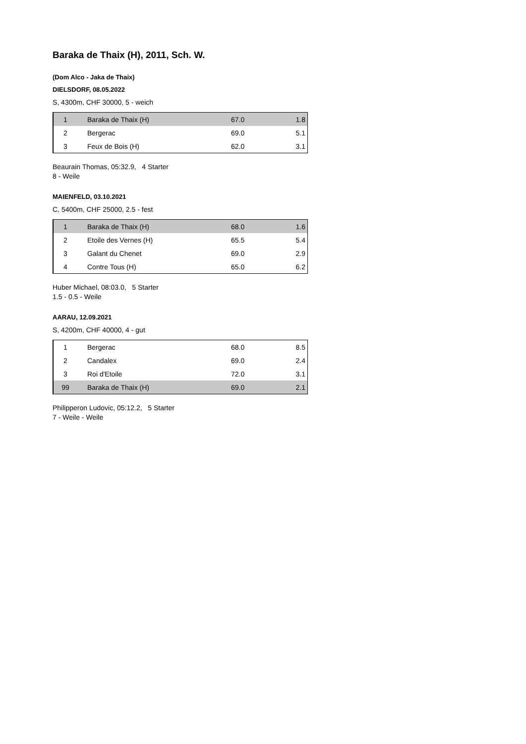Baraka de Thaix (H), 2011, Sch. W.
(Dom Alco - Jaka de Thaix)
DIELSDORF, 08.05.2022
S, 4300m, CHF 30000, 5 - weich
| 1 | Baraka de Thaix (H) | 67.0 | 1.8 |
| 2 | Bergerac | 69.0 | 5.1 |
| 3 | Feux de Bois (H) | 62.0 | 3.1 |
Beaurain Thomas, 05:32.9, 4 Starter
8 - Weile
MAIENFELD, 03.10.2021
C, 5400m, CHF 25000, 2.5 - fest
| 1 | Baraka de Thaix (H) | 68.0 | 1.6 |
| 2 | Etoile des Vernes (H) | 65.5 | 5.4 |
| 3 | Galant du Chenet | 69.0 | 2.9 |
| 4 | Contre Tous (H) | 65.0 | 6.2 |
Huber Michael, 08:03.0, 5 Starter
1.5 - 0.5 - Weile
AARAU, 12.09.2021
S, 4200m, CHF 40000, 4 - gut
| 1 | Bergerac | 68.0 | 8.5 |
| 2 | Candalex | 69.0 | 2.4 |
| 3 | Roi d'Etoile | 72.0 | 3.1 |
| 99 | Baraka de Thaix (H) | 69.0 | 2.1 |
Philipperon Ludovic, 05:12.2, 5 Starter
7 - Weile - Weile